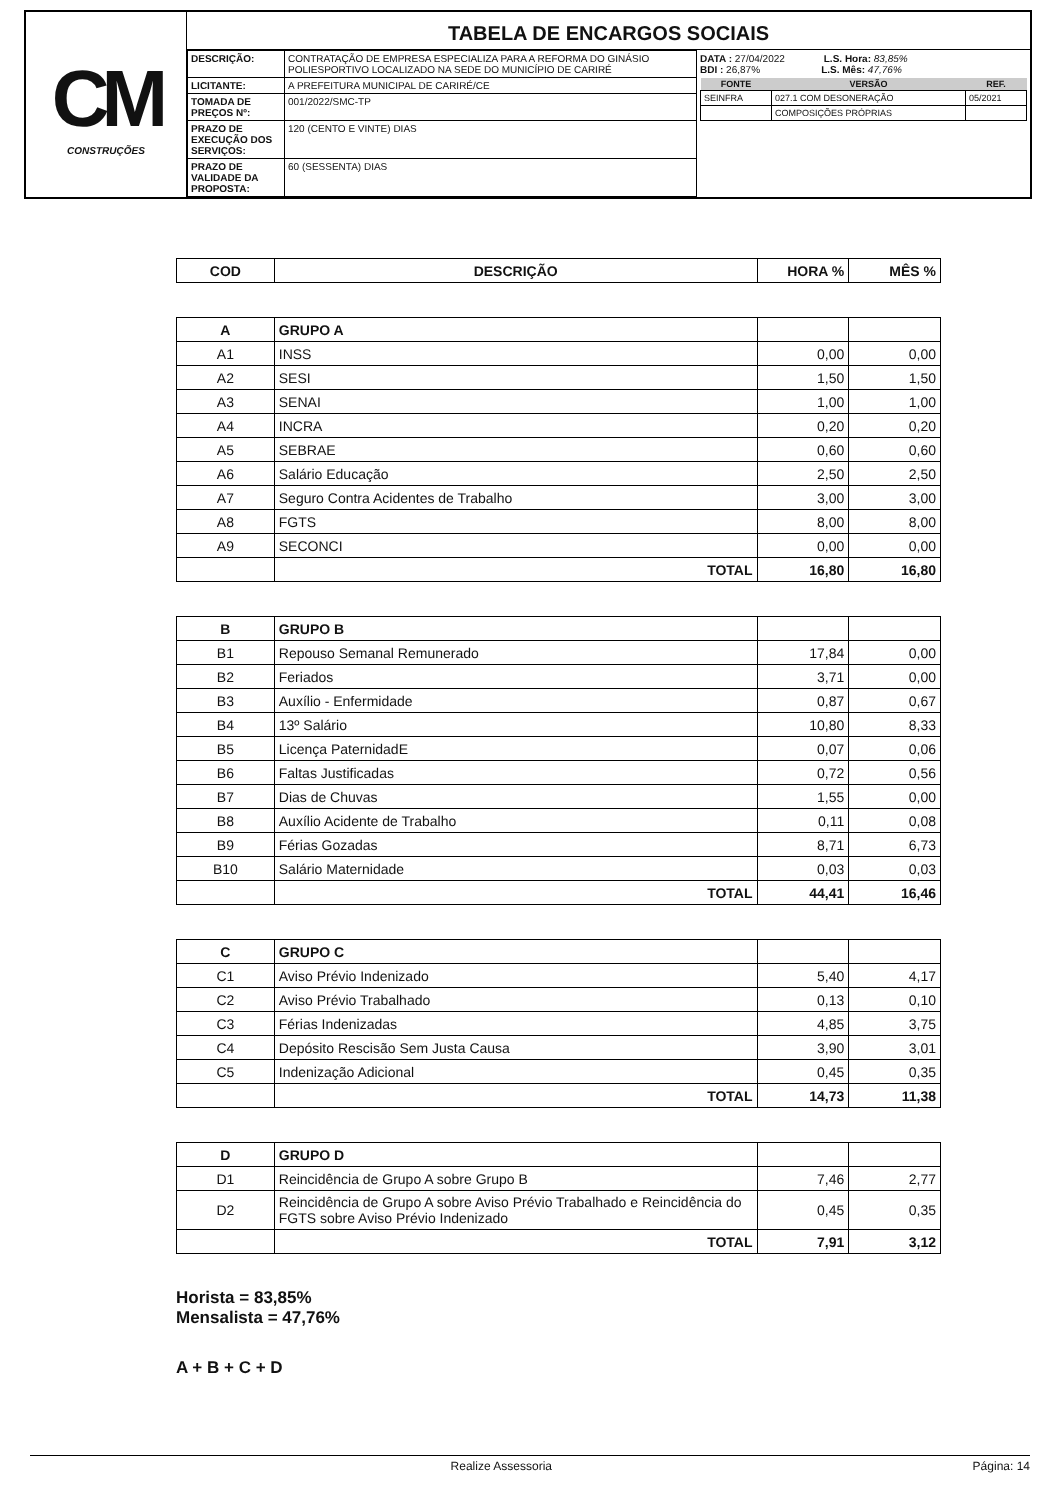CM
CONSTRUÇÕES
TABELA DE ENCARGOS SOCIAIS
| DESCRIÇÃO: | CONTRATAÇÃO DE EMPRESA ESPECIALIZA PARA A REFORMA DO GINÁSIO POLIESPORTIVO LOCALIZADO NA SEDE DO MUNICÍPIO DE CARIRÉ |
| LICITANTE: | A PREFEITURA MUNICIPAL DE CARIRÉ/CE |
| TOMADA DE PREÇOS Nº: | 001/2022/SMC-TP |
| PRAZO DE EXECUÇÃO DOS SERVIÇOS: | 120 (CENTO E VINTE) DIAS |
| PRAZO DE VALIDADE DA PROPOSTA: | 60 (SESSENTA) DIAS |
DATA : 27/04/2022 L.S. Hora: 83,85%
BDI : 26,87% L.S. Mês: 47,76%
| FONTE | VERSÃO | REF. |
| --- | --- | --- |
| SEINFRA | 027.1 COM DESONERAÇÃO | 05/2021 |
| | COMPOSIÇÕES PRÓPRIAS | |
| COD | DESCRIÇÃO | HORA % | MÊS % |
| --- | --- | --- | --- |
| A | GRUPO A | | |
| A1 | INSS | 0,00 | 0,00 |
| A2 | SESI | 1,50 | 1,50 |
| A3 | SENAI | 1,00 | 1,00 |
| A4 | INCRA | 0,20 | 0,20 |
| A5 | SEBRAE | 0,60 | 0,60 |
| A6 | Salário Educação | 2,50 | 2,50 |
| A7 | Seguro Contra Acidentes de Trabalho | 3,00 | 3,00 |
| A8 | FGTS | 8,00 | 8,00 |
| A9 | SECONCI | 0,00 | 0,00 |
| | TOTAL | 16,80 | 16,80 |
| B | GRUPO B | | |
| B1 | Repouso Semanal Remunerado | 17,84 | 0,00 |
| B2 | Feriados | 3,71 | 0,00 |
| B3 | Auxílio - Enfermidade | 0,87 | 0,67 |
| B4 | 13º Salário | 10,80 | 8,33 |
| B5 | Licença PaternidadE | 0,07 | 0,06 |
| B6 | Faltas Justificadas | 0,72 | 0,56 |
| B7 | Dias de Chuvas | 1,55 | 0,00 |
| B8 | Auxílio Acidente de Trabalho | 0,11 | 0,08 |
| B9 | Férias Gozadas | 8,71 | 6,73 |
| B10 | Salário Maternidade | 0,03 | 0,03 |
| | TOTAL | 44,41 | 16,46 |
| C | GRUPO C | | |
| C1 | Aviso Prévio Indenizado | 5,40 | 4,17 |
| C2 | Aviso Prévio Trabalhado | 0,13 | 0,10 |
| C3 | Férias Indenizadas | 4,85 | 3,75 |
| C4 | Depósito Rescisão Sem Justa Causa | 3,90 | 3,01 |
| C5 | Indenização Adicional | 0,45 | 0,35 |
| | TOTAL | 14,73 | 11,38 |
| D | GRUPO D | | |
| D1 | Reincidência de Grupo A sobre Grupo B | 7,46 | 2,77 |
| D2 | Reincidência de Grupo A sobre Aviso Prévio Trabalhado e Reincidência do FGTS sobre Aviso Prévio Indenizado | 0,45 | 0,35 |
| | TOTAL | 7,91 | 3,12 |
Horista = 83,85%
Mensalista = 47,76%
A + B + C + D
Realize Assessoria Página: 14